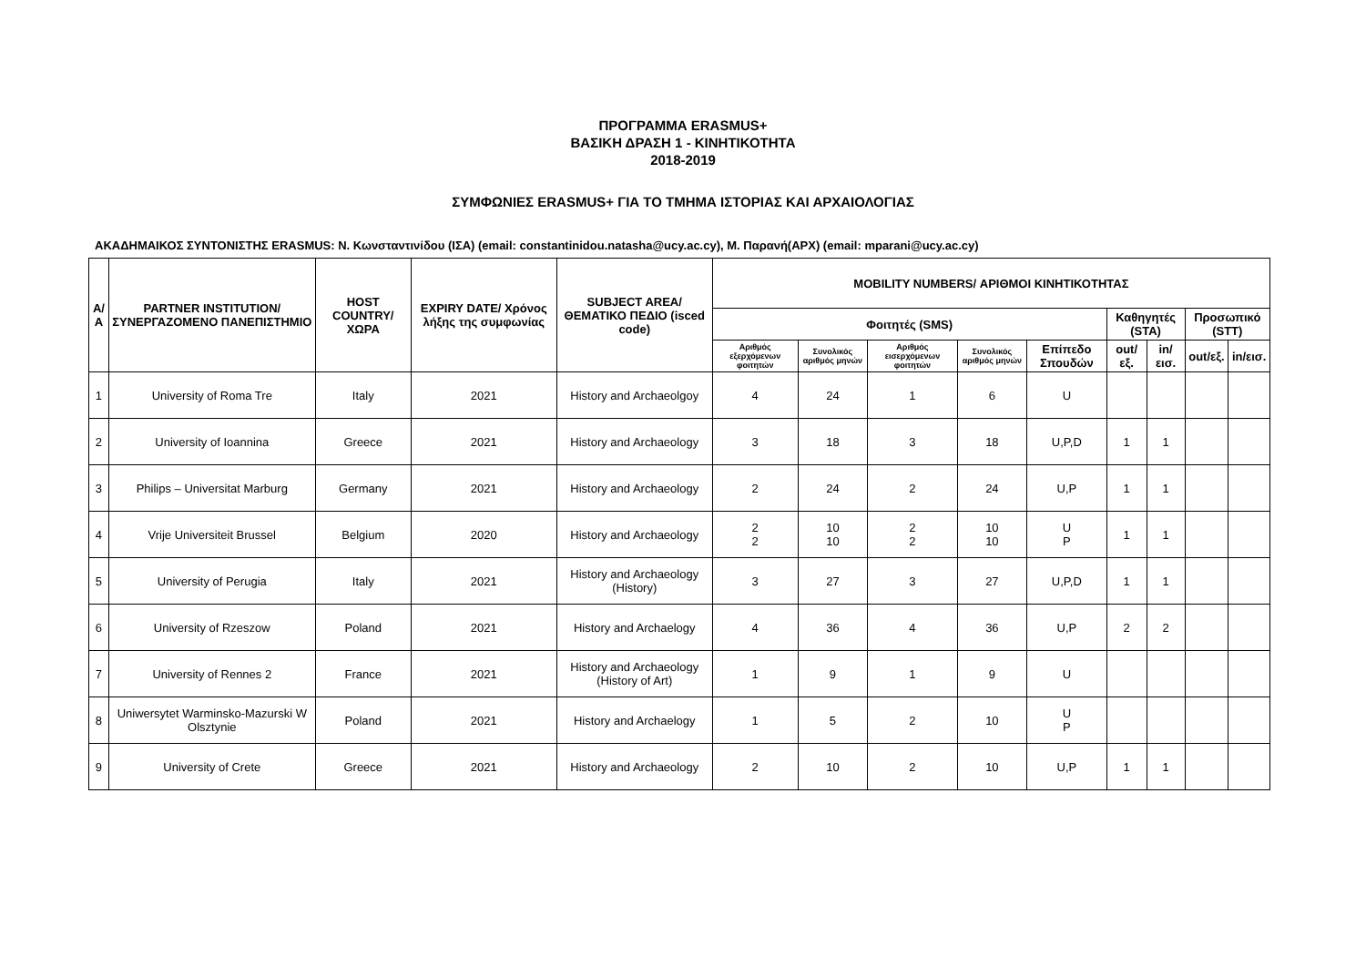ΠΡΟΓΡΑΜΜΑ ERASMUS+
ΒΑΣΙΚΗ ΔΡΑΣΗ 1 - ΚΙΝΗΤΙΚΟΤΗΤΑ
2018-2019
ΣΥΜΦΩΝΙΕΣ ERASMUS+ ΓΙΑ ΤΟ ΤΜΗΜΑ ΙΣΤΟΡΙΑΣ ΚΑΙ ΑΡΧΑΙΟΛΟΓΙΑΣ
ΑΚΑΔΗΜΑΙΚΟΣ ΣΥΝΤΟΝΙΣΤΗΣ ERASMUS: Ν. Κωνσταντινίδου (ΙΣΑ) (email: constantinidou.natasha@ucy.ac.cy), Μ. Παρανή(ΑΡΧ) (email: mparani@ucy.ac.cy)
| Α/Α | PARTNER INSTITUTION/ ΣΥΝΕΡΓΑΖΟΜΕΝΟ ΠΑΝΕΠΙΣΤΗΜΙΟ | HOST COUNTRY/ ΧΩΡΑ | EXPIRY DATE/ Χρόνος λήξης της συμφωνίας | SUBJECT AREA/ ΘΕΜΑΤΙΚΟ ΠΕΔΙΟ (isced code) | MOBILITY NUMBERS/ ΑΡΙΘΜΟΙ ΚΙΝΗΤΙΚΟΤΗΤΑΣ | | | | | | | | |
| --- | --- | --- | --- | --- | --- | --- | --- | --- | --- | --- | --- | --- | --- |
| | | | | | Φοιτητές (SMS) | | | | | Καθηγητές (STA) | | Προσωπικό (STT) | |
| | | | | | Αριθμός εξερχόμενων φοιτητών | Συνολικός αριθμός μηνών | Αριθμός εισερχόμενων φοιτητών | Συνολικός αριθμός μηνών | Επίπεδο Σπουδών | out/εξ. | in/εισ. | out/εξ. | in/εισ. |
| 1 | University of Roma Tre | Italy | 2021 | History and Archaeolgoy | 4 | 24 | 1 | 6 | U | | | | |
| 2 | University of Ioannina | Greece | 2021 | History and Archaeology | 3 | 18 | 3 | 18 | U,P,D | 1 | 1 | | |
| 3 | Philips – Universitat Marburg | Germany | 2021 | History and Archaeology | 2 | 24 | 2 | 24 | U,P | 1 | 1 | | |
| 4 | Vrije Universiteit Brussel | Belgium | 2020 | History and Archaeology | 2 2 | 10 10 | 2 2 | 10 10 | U P | 1 | 1 | | |
| 5 | University of Perugia | Italy | 2021 | History and Archaeology (History) | 3 | 27 | 3 | 27 | U,P,D | 1 | 1 | | |
| 6 | University of Rzeszow | Poland | 2021 | History and Archaelogy | 4 | 36 | 4 | 36 | U,P | 2 | 2 | | |
| 7 | University of Rennes 2 | France | 2021 | History and Archaeology (History of Art) | 1 | 9 | 1 | 9 | U | | | | |
| 8 | Uniwersytet Warminsko-Mazurski W Olsztynie | Poland | 2021 | History and Archaelogy | 1 | 5 | 2 | 10 | U P | | | | |
| 9 | University of Crete | Greece | 2021 | History and Archaeology | 2 | 10 | 2 | 10 | U,P | 1 | 1 | | |